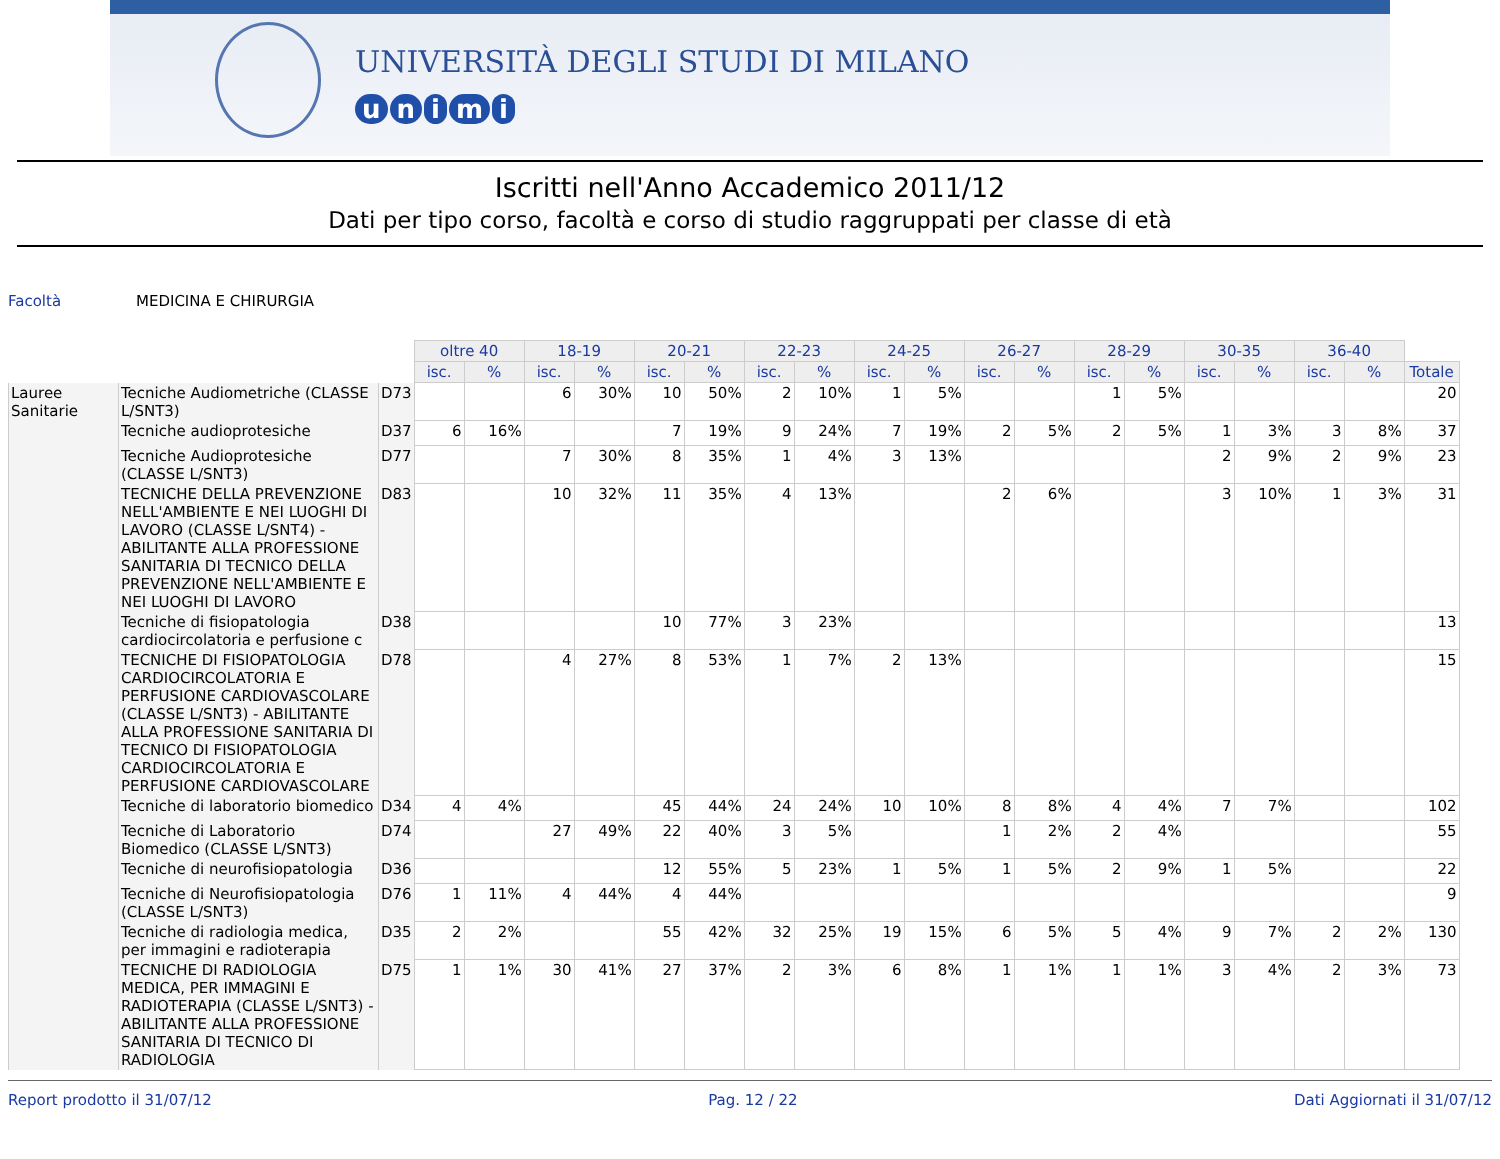UNIVERSITÀ DEGLI STUDI DI MILANO
unimi
Iscritti nell'Anno Accademico 2011/12
Dati per tipo corso, facoltà e corso di studio raggruppati per classe di età
Facoltà MEDICINA E CHIRURGIA
| | | | oltre 40 | | 18-19 | | 20-21 | | 22-23 | | 24-25 | | 26-27 | | 28-29 | | 30-35 | | 36-40 | | |
| | | | isc. | % | isc. | % | isc. | % | isc. | % | isc. | % | isc. | % | isc. | % | isc. | % | isc. | % | Totale |
| Lauree Sanitarie | Tecniche Audiometriche (CLASSE L/SNT3) | D73 | | | 6 | 30% | 10 | 50% | 2 | 10% | 1 | 5% | | | 1 | 5% | | | | | 20 |
| | Tecniche audioprotesiche | D37 | 6 | 16% | | | 7 | 19% | 9 | 24% | 7 | 19% | 2 | 5% | 2 | 5% | 1 | 3% | 3 | 8% | 37 |
| | Tecniche Audioprotesiche (CLASSE L/SNT3) | D77 | | | 7 | 30% | 8 | 35% | 1 | 4% | 3 | 13% | | | | | 2 | 9% | 2 | 9% | 23 |
| | TECNICHE DELLA PREVENZIONE NELL'AMBIENTE E NEI LUOGHI DI LAVORO (CLASSE L/SNT4) - ABILITANTE ALLA PROFESSIONE SANITARIA DI TECNICO DELLA PREVENZIONE NELL'AMBIENTE E NEI LUOGHI DI LAVORO | D83 | | | 10 | 32% | 11 | 35% | 4 | 13% | | | 2 | 6% | | | 3 | 10% | 1 | 3% | 31 |
| | Tecniche di fisiopatologia cardiocircolatoria e perfusione c | D38 | | | | | 10 | 77% | 3 | 23% | | | | | | | | | | | 13 |
| | TECNICHE DI FISIOPATOLOGIA CARDIOCIRCOLATORIA E PERFUSIONE CARDIOVASCOLARE (CLASSE L/SNT3) - ABILITANTE ALLA PROFESSIONE SANITARIA DI TECNICO DI FISIOPATOLOGIA CARDIOCIRCOLATORIA E PERFUSIONE CARDIOVASCOLARE | D78 | | | 4 | 27% | 8 | 53% | 1 | 7% | 2 | 13% | | | | | | | | | 15 |
| | Tecniche di laboratorio biomedico | D34 | 4 | 4% | | | 45 | 44% | 24 | 24% | 10 | 10% | 8 | 8% | 4 | 4% | 7 | 7% | | | 102 |
| | Tecniche di Laboratorio Biomedico (CLASSE L/SNT3) | D74 | | | 27 | 49% | 22 | 40% | 3 | 5% | | | 1 | 2% | 2 | 4% | | | | | 55 |
| | Tecniche di neurofisiopatologia | D36 | | | | | 12 | 55% | 5 | 23% | 1 | 5% | 1 | 5% | 2 | 9% | 1 | 5% | | | 22 |
| | Tecniche di Neurofisiopatologia (CLASSE L/SNT3) | D76 | 1 | 11% | 4 | 44% | 4 | 44% | | | | | | | | | | | | | 9 |
| | Tecniche di radiologia medica, per immagini e radioterapia | D35 | 2 | 2% | | | 55 | 42% | 32 | 25% | 19 | 15% | 6 | 5% | 5 | 4% | 9 | 7% | 2 | 2% | 130 |
| | TECNICHE DI RADIOLOGIA MEDICA, PER IMMAGINI E RADIOTERAPIA (CLASSE L/SNT3) - ABILITANTE ALLA PROFESSIONE SANITARIA DI TECNICO DI RADIOLOGIA | D75 | 1 | 1% | 30 | 41% | 27 | 37% | 2 | 3% | 6 | 8% | 1 | 1% | 1 | 1% | 3 | 4% | 2 | 3% | 73 |
Report prodotto il 31/07/12 Pag. 12 / 22 Dati Aggiornati il 31/07/12